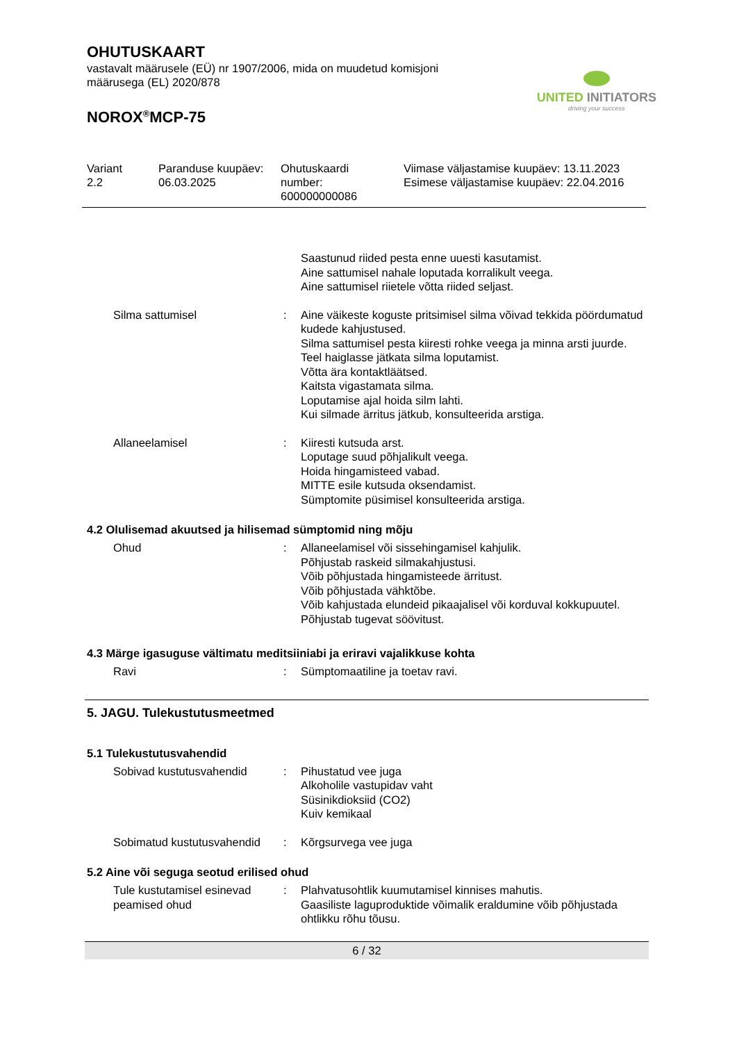OHUTUSKAART
vastavalt määrusele (EÜ) nr 1907/2006, mida on muudetud komisjoni
määrusega (EL) 2020/878
NOROX<sup>®</sup>MCP-75
UNITED INITIATORS
driving your success
Variant
2.2
Paranduse kuupäev:
06.03.2025
Ohutuskaardi
number:
600000000086
Viimase väljastamise kuupäev: 13.11.2023
Esimese väljastamise kuupäev: 22.04.2016
Saastunud riided pesta enne uuesti kasutamist.
Aine sattumisel nahale loputada korralikult veega.
Aine sattumisel riietele võtta riided seljast.
Silma sattumisel : Aine väikeste koguste pritsimisel silma võivad tekkida pöördumatud kudede kahjustused.
Silma sattumisel pesta kiiresti rohke veega ja minna arsti juurde.
Teel haiglasse jätkata silma loputamist.
Võtta ära kontaktläätsed.
Kaitsta vigastamata silma.
Loputamise ajal hoida silm lahti.
Kui silmade ärritus jätkub, konsulteerida arstiga.
Allaneelamisel : Kiiresti kutsuda arst.
Loputage suud põhjalikult veega.
Hoida hingamisteed vabad.
MITTE esile kutsuda oksendamist.
Sümptomite püsimisel konsulteerida arstiga.
4.2 Olulisemad akuutsed ja hilisemad sümptomid ning mõju
Ohud : Allaneelamisel või sissehingamisel kahjulik.
Põhjustab raskeid silmakahjustusi.
Võib põhjustada hingamisteede ärritust.
Võib põhjustada vähktõbe.
Võib kahjustada elundeid pikaajalisel või korduval kokkupuutel.
Põhjustab tugevat söövitust.
4.3 Märge igasuguse vältimatu meditsiiniabi ja eriravi vajalikkuse kohta
Ravi : Sümptomaatiline ja toetav ravi.
5. JAGU. Tulekustutusmeetmed
5.1 Tulekustutusvahendid
Sobivad kustutusvahendid : Pihustatud vee juga
Alkoholile vastupidav vaht
Süsinikdioksiid (CO2)
Kuiv kemikaal
Sobimatud kustutusvahendid
: Kõrgsurvega vee juga
5.2 Aine või seguga seotud erilised ohud
Tule kustutamisel esinevad peamised ohud
: Plahvatusohtlik kuumutamisel kinnises mahutis.
Gaasiliste laguproduktide võimalik eraldumine võib põhjustada ohtlikku rõhu tõusu.
6 / 32